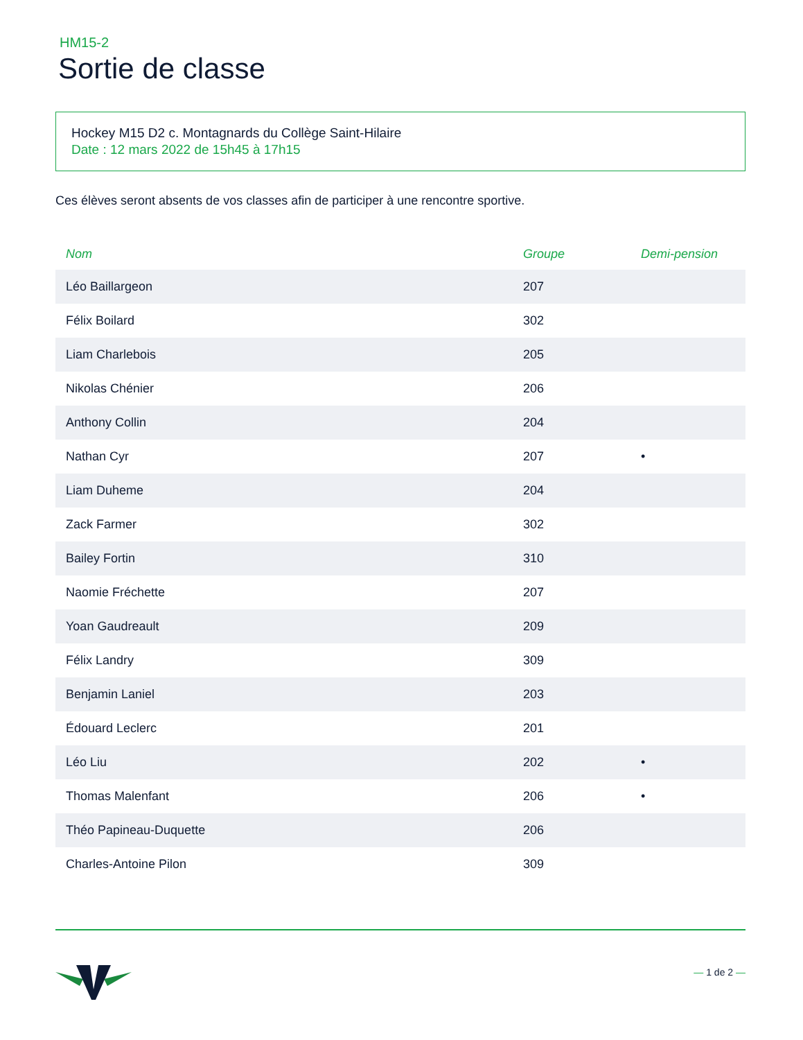HM15-2
Sortie de classe
Hockey M15 D2 c. Montagnards du Collège Saint-Hilaire
Date : 12 mars 2022 de 15h45 à 17h15
Ces élèves seront absents de vos classes afin de participer à une rencontre sportive.
| Nom | Groupe | Demi-pension |
| --- | --- | --- |
| Léo Baillargeon | 207 | |
| Félix Boilard | 302 | |
| Liam Charlebois | 205 | |
| Nikolas Chénier | 206 | |
| Anthony Collin | 204 | |
| Nathan Cyr | 207 | • |
| Liam Duheme | 204 | |
| Zack Farmer | 302 | |
| Bailey Fortin | 310 | |
| Naomie Fréchette | 207 | |
| Yoan Gaudreault | 209 | |
| Félix Landry | 309 | |
| Benjamin Laniel | 203 | |
| Édouard Leclerc | 201 | |
| Léo Liu | 202 | • |
| Thomas Malenfant | 206 | • |
| Théo Papineau-Duquette | 206 | |
| Charles-Antoine Pilon | 309 | |
— 1 de 2 —